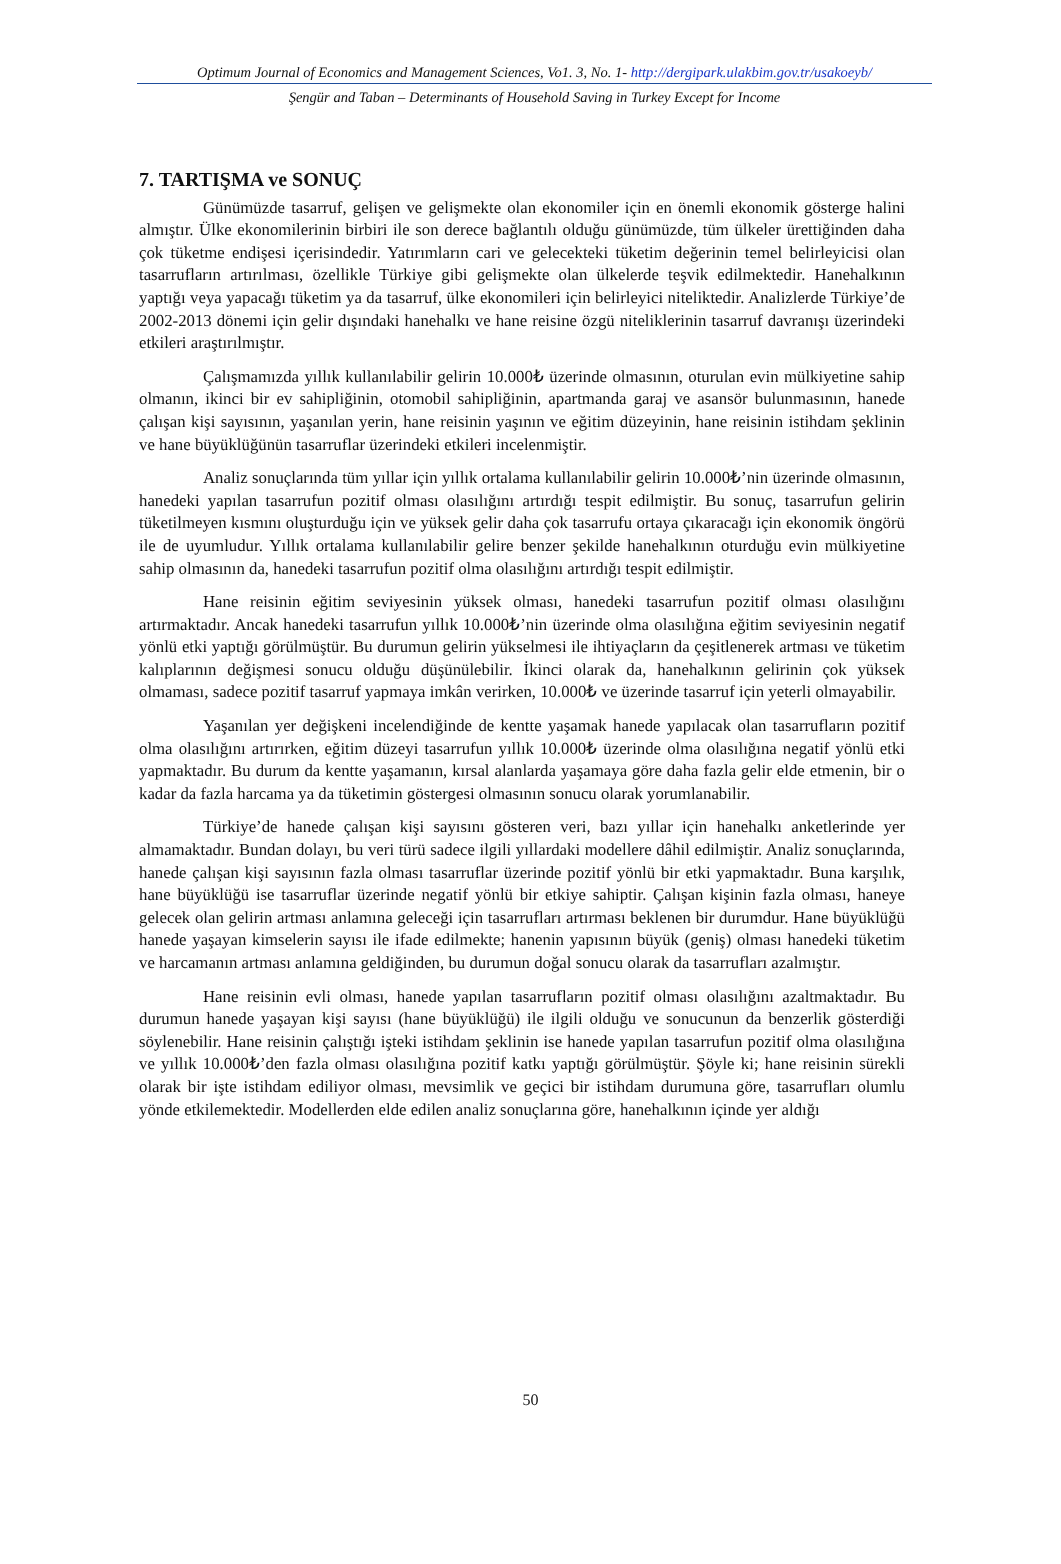Optimum Journal of Economics and Management Sciences, Vo1. 3, No. 1- http://dergipark.ulakbim.gov.tr/usakoeyb/
Şengür and Taban – Determinants of Household Saving in Turkey Except for Income
7. TARTIŞMA ve SONUÇ
Günümüzde tasarruf, gelişen ve gelişmekte olan ekonomiler için en önemli ekonomik gösterge halini almıştır. Ülke ekonomilerinin birbiri ile son derece bağlantılı olduğu günümüzde, tüm ülkeler ürettiğinden daha çok tüketme endişesi içerisindedir. Yatırımların cari ve gelecekteki tüketim değerinin temel belirleyicisi olan tasarrufların artırılması, özellikle Türkiye gibi gelişmekte olan ülkelerde teşvik edilmektedir. Hanehalkının yaptığı veya yapacağı tüketim ya da tasarruf, ülke ekonomileri için belirleyici niteliktedir. Analizlerde Türkiye’de 2002-2013 dönemi için gelir dışındaki hanehalkı ve hane reisine özgü niteliklerinin tasarruf davranışı üzerindeki etkileri araştırılmıştır.
Çalışmamızda yıllık kullanılabilir gelirin 10.000₺ üzerinde olmasının, oturulan evin mülkiyetine sahip olmanın, ikinci bir ev sahipliğinin, otomobil sahipliğinin, apartmanda garaj ve asansör bulunmasının, hanede çalışan kişi sayısının, yaşanılan yerin, hane reisinin yaşının ve eğitim düzeyinin, hane reisinin istihdam şeklinin ve hane büyüklüğünün tasarruflar üzerindeki etkileri incelenmiştir.
Analiz sonuçlarında tüm yıllar için yıllık ortalama kullanılabilir gelirin 10.000₺’nin üzerinde olmasının, hanedeki yapılan tasarrufun pozitif olması olasılığını artırdığı tespit edilmiştir. Bu sonuç, tasarrufun gelirin tüketilmeyen kısmını oluşturduğu için ve yüksek gelir daha çok tasarrufu ortaya çıkaracağı için ekonomik öngörü ile de uyumludur. Yıllık ortalama kullanılabilir gelire benzer şekilde hanehalkının oturduğu evin mülkiyetine sahip olmasının da, hanedeki tasarrufun pozitif olma olasılığını artırdığı tespit edilmiştir.
Hane reisinin eğitim seviyesinin yüksek olması, hanedeki tasarrufun pozitif olması olasılığını artırmaktadır. Ancak hanedeki tasarrufun yıllık 10.000₺’nin üzerinde olma olasılığına eğitim seviyesinin negatif yönlü etki yaptığı görülmüştür. Bu durumun gelirin yükselmesi ile ihtiyaçların da çeşitlenerek artması ve tüketim kalıplarının değişmesi sonucu olduğu düşünülebilir. İkinci olarak da, hanehalkının gelirinin çok yüksek olmaması, sadece pozitif tasarruf yapmaya imkân verirken, 10.000₺ ve üzerinde tasarruf için yeterli olmayabilir.
Yaşanılan yer değişkeni incelendiğinde de kentte yaşamak hanede yapılacak olan tasarrufların pozitif olma olasılığını artırırken, eğitim düzeyi tasarrufun yıllık 10.000₺ üzerinde olma olasılığına negatif yönlü etki yapmaktadır. Bu durum da kentte yaşamanın, kırsal alanlarda yaşamaya göre daha fazla gelir elde etmenin, bir o kadar da fazla harcama ya da tüketimin göstergesi olmasının sonucu olarak yorumlanabilir.
Türkiye’de hanede çalışan kişi sayısını gösteren veri, bazı yıllar için hanehalkı anketlerinde yer almamaktadır. Bundan dolayı, bu veri türü sadece ilgili yıllardaki modellere dâhil edilmiştir. Analiz sonuçlarında, hanede çalışan kişi sayısının fazla olması tasarruflar üzerinde pozitif yönlü bir etki yapmaktadır. Buna karşılık, hane büyüklüğü ise tasarruflar üzerinde negatif yönlü bir etkiye sahiptir. Çalışan kişinin fazla olması, haneye gelecek olan gelirin artması anlamına geleceği için tasarrufları artırması beklenen bir durumdur. Hane büyüklüğü hanede yaşayan kimselerin sayısı ile ifade edilmekte; hanenin yapısının büyük (geniş) olması hanedeki tüketim ve harcamanın artması anlamına geldiğinden, bu durumun doğal sonucu olarak da tasarrufları azalmıştır.
Hane reisinin evli olması, hanede yapılan tasarrufların pozitif olması olasılığını azaltmaktadır. Bu durumun hanede yaşayan kişi sayısı (hane büyüklüğü) ile ilgili olduğu ve sonucunun da benzerlik gösterdiği söylenebilir. Hane reisinin çalıştığı işteki istihdam şeklinin ise hanede yapılan tasarrufun pozitif olma olasılığına ve yıllık 10.000₺’den fazla olması olasılığına pozitif katkı yaptığı görülmüştür. Şöyle ki; hane reisinin sürekli olarak bir işte istihdam ediliyor olması, mevsimlik ve geçici bir istihdam durumuna göre, tasarrufları olumlu yönde etkilemektedir. Modellerden elde edilen analiz sonuçlarına göre, hanehalkının içinde yer aldığı
50